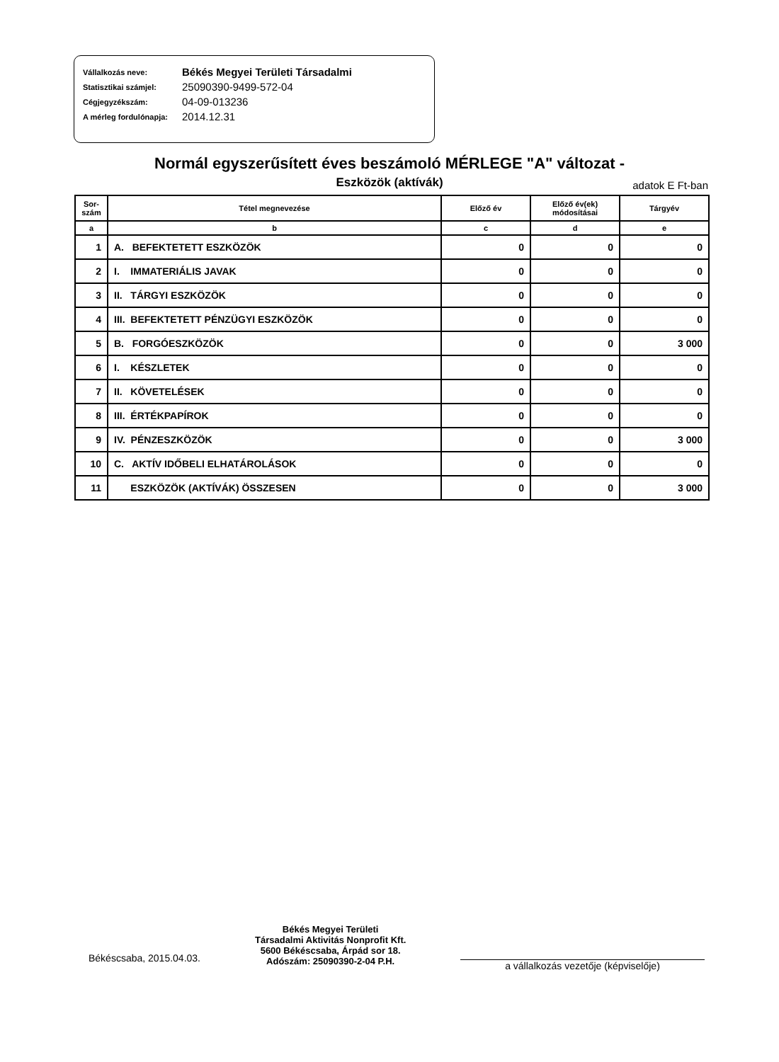Vállalkozás neve: Békés Megyei Területi Társadalmi
Statisztikai számjel: 25090390-9499-572-04
Cégjegyzékszám: 04-09-013236
A mérleg fordulónapja: 2014.12.31
Normál egyszerűsített éves beszámoló MÉRLEGE "A" változat -
Eszközök (aktívák) adatok E Ft-ban
| Sor-szám | Tétel megnevezése | Előző év | Előző év(ek) módosításai | Tárgyév |
| --- | --- | --- | --- | --- |
| a | b | c | d | e |
| 1 | A. BEFEKTETETT ESZKÖZÖK | 0 | 0 | 0 |
| 2 | I. IMMATERIÁLIS JAVAK | 0 | 0 | 0 |
| 3 | II. TÁRGYI ESZKÖZÖK | 0 | 0 | 0 |
| 4 | III. BEFEKTETETT PÉNZÜGYI ESZKÖZÖK | 0 | 0 | 0 |
| 5 | B. FORGÓESZKÖZÖK | 0 | 0 | 3 000 |
| 6 | I. KÉSZLETEK | 0 | 0 | 0 |
| 7 | II. KÖVETELÉSEK | 0 | 0 | 0 |
| 8 | III. ÉRTÉKPAPÍROK | 0 | 0 | 0 |
| 9 | IV. PÉNZESZKÖZÖK | 0 | 0 | 3 000 |
| 10 | C. AKTÍV IDŐBELI ELHATÁROLÁSOK | 0 | 0 | 0 |
| 11 | ESZKÖZÖK (AKTÍVÁK) ÖSSZESEN | 0 | 0 | 3 000 |
Békéscsaba, 2015.04.03.
Békés Megyei Területi
Társadalmi Aktivitás Nonprofit Kft.
5600 Békéscsaba, Árpád sor 18.
Adószám: 25090390-2-04 P.H.
a vállalkozás vezetője (képviselője)